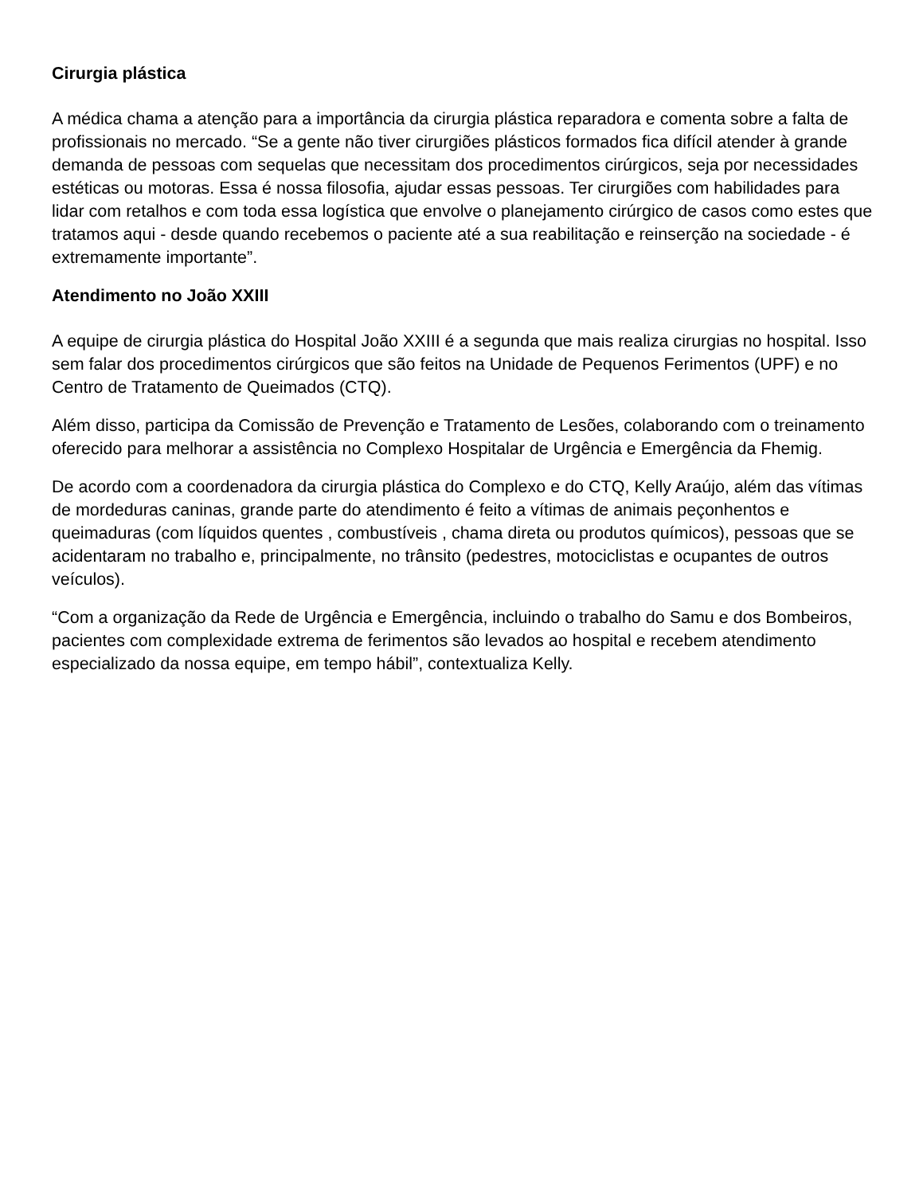Cirurgia plástica
A médica chama a atenção para a importância da cirurgia plástica reparadora e comenta sobre a falta de profissionais no mercado. “Se a gente não tiver cirurgiões plásticos formados fica difícil atender à grande demanda de pessoas com sequelas que necessitam dos procedimentos cirúrgicos, seja por necessidades estéticas ou motoras. Essa é nossa filosofia, ajudar essas pessoas. Ter cirurgiões com habilidades para lidar com retalhos e com toda essa logística que envolve o planejamento cirúrgico de casos como estes que tratamos aqui - desde quando recebemos o paciente até a sua reabilitação e reinserção na sociedade - é extremamente importante”.
Atendimento no João XXIII
A equipe de cirurgia plástica do Hospital João XXIII é a segunda que mais realiza cirurgias no hospital. Isso sem falar dos procedimentos cirúrgicos que são feitos na Unidade de Pequenos Ferimentos (UPF) e no Centro de Tratamento de Queimados (CTQ).
Além disso, participa da Comissão de Prevenção e Tratamento de Lesões, colaborando com o treinamento oferecido para melhorar a assistência no Complexo Hospitalar de Urgência e Emergência da Fhemig.
De acordo com a coordenadora da cirurgia plástica do Complexo e do CTQ, Kelly Araújo, além das vítimas de mordeduras caninas, grande parte do atendimento é feito a vítimas de animais peçonhentos e queimaduras (com líquidos quentes , combustíveis , chama direta ou produtos químicos), pessoas que se acidentaram no trabalho e, principalmente, no trânsito (pedestres, motociclistas e ocupantes de outros veículos).
“Com a organização da Rede de Urgência e Emergência, incluindo o trabalho do Samu e dos Bombeiros, pacientes com complexidade extrema de ferimentos são levados ao hospital e recebem atendimento especializado da nossa equipe, em tempo hábil”, contextualiza Kelly.